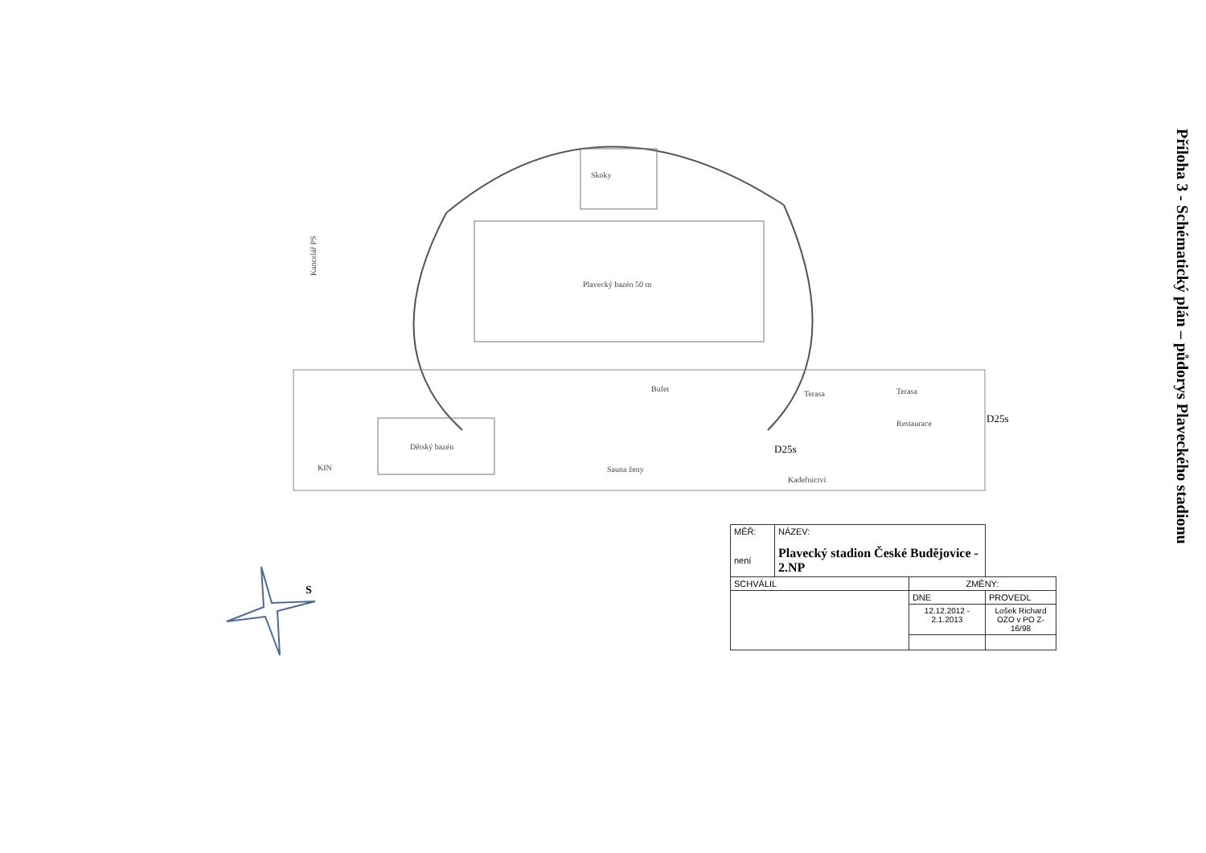Skoky
Plavecký bazén 50 m
Bufet
Terasa
Terasa
Restaurace
Dětský bazén
Sauna ženy
Kadeřnictví
Kancelář PS
KIN
D25s
D25s
| MĚŘ: není | NÁZEV: Plavecký stadion České Budějovice - 2.NP | | |
| SCHVÁLIL | | ZMĚNY: | |
| | | DNE | PROVEDL |
| | | 12.12.2012 - 2.1.2013 | Lošek Richard OZO v PO Z-16/98 |
S
Příloha 3 - Schématický plán – půdorys Plaveckého stadionu